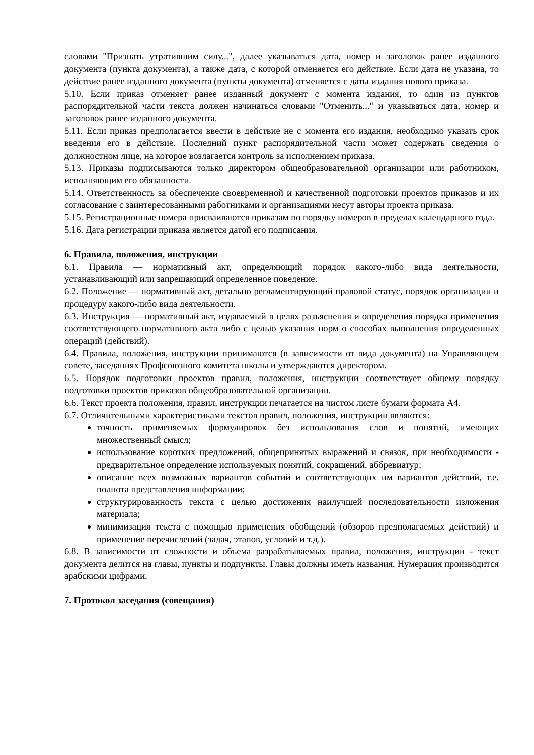словами "Признать утратившим силу...", далее указываться дата, номер и заголовок ранее изданного документа (пункта документа), а также дата, с которой отменяется его действие. Если дата не указана, то действие ранее изданного документа (пункты документа) отменяется с даты издания нового приказа.
5.10. Если приказ отменяет ранее изданный документ с момента издания, то один из пунктов распорядительной части текста должен начинаться словами "Отменить..." и указываться дата, номер и заголовок ранее изданного документа.
5.11. Если приказ предполагается ввести в действие не с момента его издания, необходимо указать срок введения его в действие. Последний пункт распорядительной части может содержать сведения о должностном лице, на которое возлагается контроль за исполнением приказа.
5.13. Приказы подписываются только директором общеобразовательной организации или работником, исполняющим его обязанности.
5.14. Ответственность за обеспечение своевременной и качественной подготовки проектов приказов и их согласование с заинтересованными работниками и организациями несут авторы проекта приказа.
5.15. Регистрационные номера присваиваются приказам по порядку номеров в пределах календарного года.
5.16. Дата регистрации приказа является датой его подписания.
6. Правила, положения, инструкции
6.1. Правила — нормативный акт, определяющий порядок какого-либо вида деятельности, устанавливающий или запрещающий определенное поведение.
6.2. Положение — нормативный акт, детально регламентирующий правовой статус, порядок организации и процедуру какого-либо вида деятельности.
6.3. Инструкция — нормативный акт, издаваемый в целях разъяснения и определения порядка применения соответствующего нормативного акта либо с целью указания норм о способах выполнения определенных операций (действий).
6.4. Правила, положения, инструкции принимаются (в зависимости от вида документа) на Управляющем совете, заседаниях Профсоюзного комитета школы и утверждаются директором.
6.5. Порядок подготовки проектов правил, положения, инструкции соответствует общему порядку подготовки проектов приказов общеобразовательной организации.
6.6. Текст проекта положения, правил, инструкции печатается на чистом листе бумаги формата А4.
6.7. Отличительными характеристиками текстов правил, положения, инструкции являются:
точность применяемых формулировок без использования слов и понятий, имеющих множественный смысл;
использование коротких предложений, общепринятых выражений и связок, при необходимости - предварительное определение используемых понятий, сокращений, аббревиатур;
описание всех возможных вариантов событий и соответствующих им вариантов действий, т.е. полнота представления информации;
структурированность текста с целью достижения наилучшей последовательности изложения материала;
минимизация текста с помощью применения обобщений (обзоров предполагаемых действий) и применение перечислений (задач, этапов, условий и т.д.).
6.8. В зависимости от сложности и объема разрабатываемых правил, положения, инструкции - текст документа делится на главы, пункты и подпункты. Главы должны иметь названия. Нумерация производится арабскими цифрами.
7. Протокол заседания (совещания)